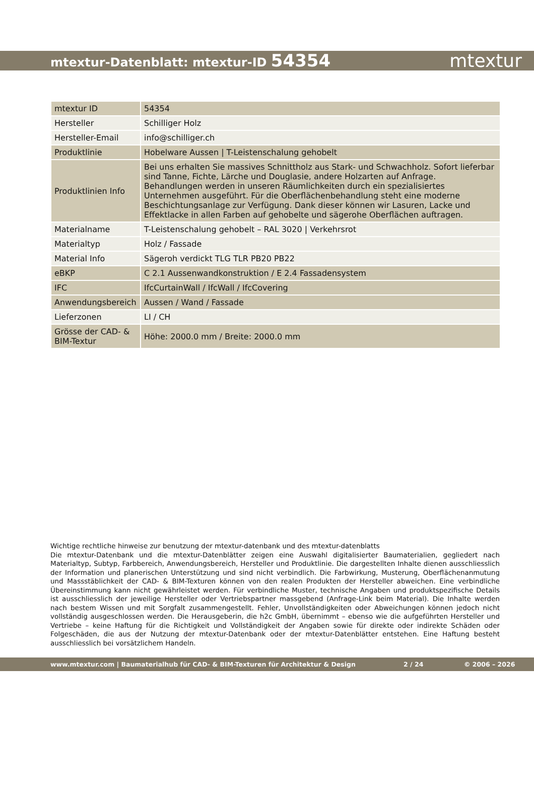mtextur-Datenblatt: mtextur-ID 54354
mtextur
| mtextur ID | 54354 |
| Hersteller | Schilliger Holz |
| Hersteller-Email | info@schilliger.ch |
| Produktlinie | Hobelware Aussen / T-Leistenschalung gehobelt |
| Produktlinien Info | Bei uns erhalten Sie massives Schnittholz aus Stark- und Schwachholz. Sofort lieferbar sind Tanne, Fichte, Lärche und Douglasie, andere Holzarten auf Anfrage. Behandlungen werden in unseren Räumlichkeiten durch ein spezialisiertes Unternehmen ausgeführt. Für die Oberflächenbehandlung steht eine moderne Beschichtungsanlage zur Verfügung. Dank dieser können wir Lasuren, Lacke und Effektlacke in allen Farben auf gehobelte und sägerohe Oberflächen auftragen. |
| Materialname | T-Leistenschalung gehobelt – RAL 3020 / Verkehrsrot |
| Materialtyp | Holz / Fassade |
| Material Info | Sägeroh verdickt TLG TLR PB20 PB22 |
| eBKP | C 2.1 Aussenwandkonstruktion / E 2.4 Fassadensystem |
| IFC | IfcCurtainWall / IfcWall / IfcCovering |
| Anwendungsbereich | Aussen / Wand / Fassade |
| Lieferzonen | LI / CH |
| Grösse der CAD- & BIM-Textur | Höhe: 2000.0 mm / Breite: 2000.0 mm |
Wichtige rechtliche hinweise zur benutzung der mtextur-datenbank und des mtextur-datenblatts
Die mtextur-Datenbank und die mtextur-Datenblätter zeigen eine Auswahl digitalisierter Baumaterialien, gegliedert nach Materialtyp, Subtyp, Farbbereich, Anwendungsbereich, Hersteller und Produktlinie. Die dargestellten Inhalte dienen ausschliesslich der Information und planerischen Unterstützung und sind nicht verbindlich. Die Farbwirkung, Musterung, Oberflächenanmutung und Massstäblichkeit der CAD- & BIM-Texturen können von den realen Produkten der Hersteller abweichen. Eine verbindliche Übereinstimmung kann nicht gewährleistet werden. Für verbindliche Muster, technische Angaben und produktspezifische Details ist ausschliesslich der jeweilige Hersteller oder Vertriebspartner massgebend (Anfrage-Link beim Material). Die Inhalte werden nach bestem Wissen und mit Sorgfalt zusammengestellt. Fehler, Unvollständigkeiten oder Abweichungen können jedoch nicht vollständig ausgeschlossen werden. Die Herausgeberin, die h2c GmbH, übernimmt – ebenso wie die aufgeführten Hersteller und Vertriebe – keine Haftung für die Richtigkeit und Vollständigkeit der Angaben sowie für direkte oder indirekte Schäden oder Folgeschäden, die aus der Nutzung der mtextur-Datenbank oder der mtextur-Datenblätter entstehen. Eine Haftung besteht ausschliesslich bei vorsätzlichem Handeln.
www.mtextur.com | Baumaterialhub für CAD- & BIM-Texturen für Architektur & Design 2 / 24 © 2006 – 2026